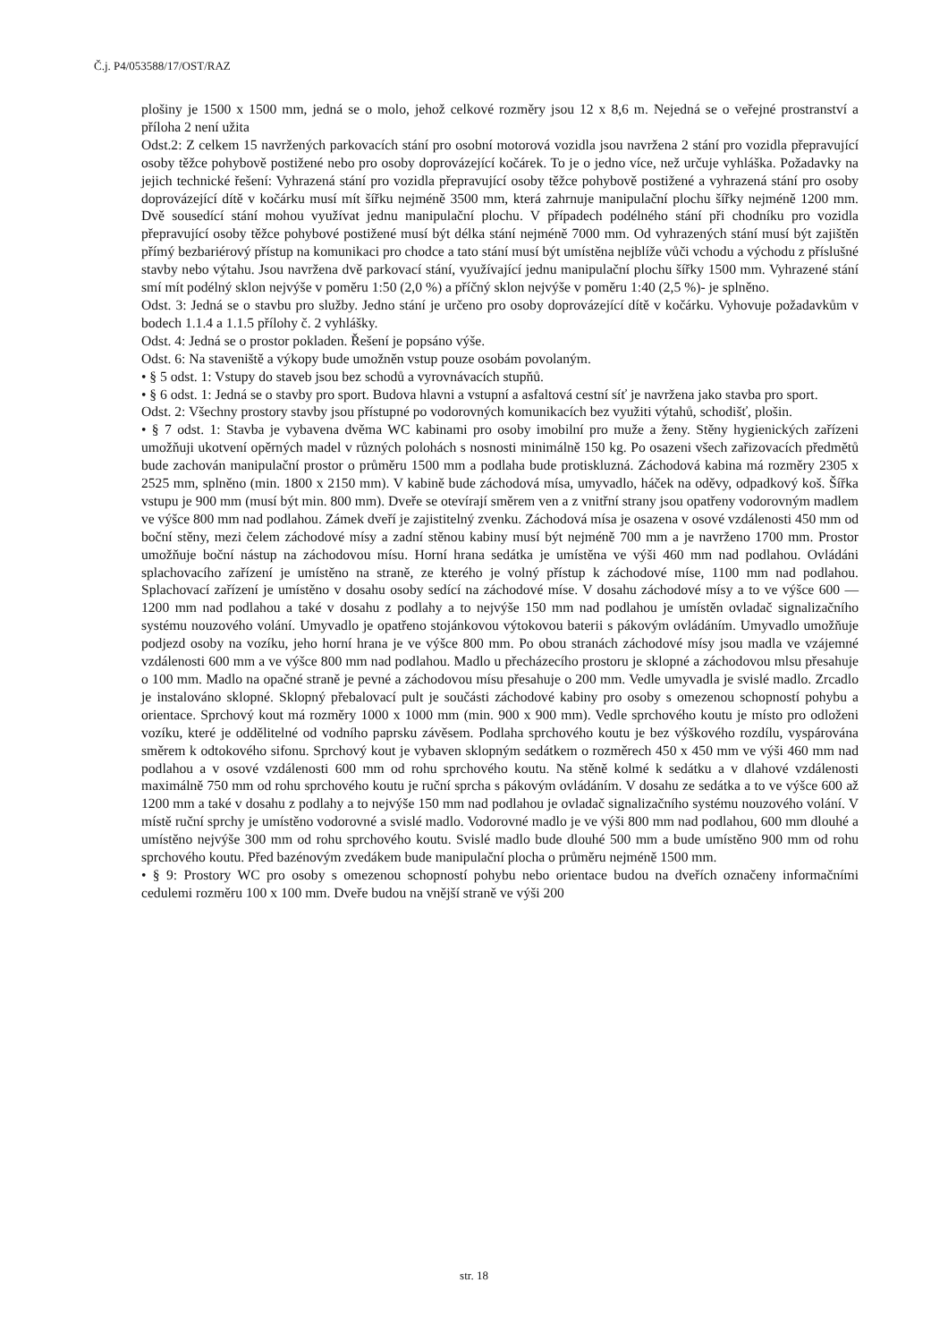Č.j. P4/053588/17/OST/RAZ
plošiny je 1500 x 1500 mm, jedná se o molo, jehož celkové rozměry jsou 12 x 8,6 m. Nejedná se o veřejné prostranství a příloha 2 není užita
Odst.2: Z celkem 15 navržených parkovacích stání pro osobní motorová vozidla jsou navržena 2 stání pro vozidla přepravující osoby těžce pohybově postižené nebo pro osoby doprovázející kočárek. To je o jedno více, než určuje vyhláška. Požadavky na jejich technické řešení: Vyhrazená stání pro vozidla přepravující osoby těžce pohybově postižené a vyhrazená stání pro osoby doprovázející dítě v kočárku musí mít šířku nejméně 3500 mm, která zahrnuje manipulační plochu šířky nejméně 1200 mm. Dvě sousedící stání mohou využívat jednu manipulační plochu. V případech podélného stání při chodníku pro vozidla přepravující osoby těžce pohybové postižené musí být délka stání nejméně 7000 mm. Od vyhrazených stání musí být zajištěn přímý bezbariérový přístup na komunikaci pro chodce a tato stání musí být umístěna nejblíže vůči vchodu a východu z příslušné stavby nebo výtahu. Jsou navržena dvě parkovací stání, využívající jednu manipulační plochu šířky 1500 mm. Vyhrazené stání smí mít podélný sklon nejvýše v poměru 1:50 (2,0 %) a příčný sklon nejvýše v poměru 1:40 (2,5 %)- je splněno.
Odst. 3: Jedná se o stavbu pro služby. Jedno stání je určeno pro osoby doprovázející dítě v kočárku. Vyhovuje požadavkům v bodech 1.1.4 a 1.1.5 přílohy č. 2 vyhlášky.
Odst. 4: Jedná se o prostor pokladen. Řešení je popsáno výše.
Odst. 6: Na staveniště a výkopy bude umožněn vstup pouze osobám povolaným.
• § 5 odst. 1: Vstupy do staveb jsou bez schodů a vyrovnávacích stupňů.
• § 6 odst. 1: Jedná se o stavby pro sport. Budova hlavni a vstupní a asfaltová cestní síť je navržena jako stavba pro sport.
Odst. 2: Všechny prostory stavby jsou přístupné po vodorovných komunikacích bez využiti výtahů, schodišť, plošin.
• § 7 odst. 1: Stavba je vybavena dvěma WC kabinami pro osoby imobilní pro muže a ženy. Stěny hygienických zařízeni umožňuji ukotvení opěrných madel v různých polohách s nosnosti minimálně 150 kg. Po osazeni všech zařizovacích předmětů bude zachován manipulační prostor o průměru 1500 mm a podlaha bude protiskluzná. Záchodová kabina má rozměry 2305 x 2525 mm, splněno (min. 1800 x 2150 mm). V kabině bude záchodová mísa, umyvadlo, háček na oděvy, odpadkový koš. Šířka vstupu je 900 mm (musí být min. 800 mm). Dveře se otevírají směrem ven a z vnitřní strany jsou opatřeny vodorovným madlem ve výšce 800 mm nad podlahou. Zámek dveří je zajistitelný zvenku. Záchodová mísa je osazena v osové vzdálenosti 450 mm od boční stěny, mezi čelem záchodové mísy a zadní stěnou kabiny musí být nejméně 700 mm a je navrženo 1700 mm. Prostor umožňuje boční nástup na záchodovou mísu. Horní hrana sedátka je umístěna ve výši 460 mm nad podlahou. Ovládáni splachovacího zařízení je umístěno na straně, ze kterého je volný přístup k záchodové míse, 1100 mm nad podlahou. Splachovací zařízení je umístěno v dosahu osoby sedící na záchodové míse. V dosahu záchodové mísy a to ve výšce 600 — 1200 mm nad podlahou a také v dosahu z podlahy a to nejvýše 150 mm nad podlahou je umístěn ovladač signalizačního systému nouzového volání. Umyvadlo je opatřeno stojánkovou výtokovou baterii s pákovým ovládáním. Umyvadlo umožňuje podjezd osoby na vozíku, jeho horní hrana je ve výšce 800 mm. Po obou stranách záchodové mísy jsou madla ve vzájemné vzdálenosti 600 mm a ve výšce 800 mm nad podlahou. Madlo u přecházecího prostoru je sklopné a záchodovou mlsu přesahuje o 100 mm. Madlo na opačné straně je pevné a záchodovou mísu přesahuje o 200 mm. Vedle umyvadla je svislé madlo. Zrcadlo je instalováno sklopné. Sklopný přebalovací pult je součásti záchodové kabiny pro osoby s omezenou schopností pohybu a orientace. Sprchový kout má rozměry 1000 x 1000 mm (min. 900 x 900 mm). Vedle sprchového koutu je místo pro odloženi vozíku, které je oddělitelné od vodního paprsku závěsem. Podlaha sprchového koutu je bez výškového rozdílu, vyspárována směrem k odtokového sifonu. Sprchový kout je vybaven sklopným sedátkem o rozměrech 450 x 450 mm ve výši 460 mm nad podlahou a v osové vzdálenosti 600 mm od rohu sprchového koutu. Na stěně kolmé k sedátku a v dlahové vzdálenosti maximálně 750 mm od rohu sprchového koutu je ruční sprcha s pákovým ovládáním. V dosahu ze sedátka a to ve výšce 600 až 1200 mm a také v dosahu z podlahy a to nejvýše 150 mm nad podlahou je ovladač signalizačního systému nouzového volání. V místě ruční sprchy je umístěno vodorovné a svislé madlo. Vodorovné madlo je ve výši 800 mm nad podlahou, 600 mm dlouhé a umístěno nejvýše 300 mm od rohu sprchového koutu. Svislé madlo bude dlouhé 500 mm a bude umístěno 900 mm od rohu sprchového koutu. Před bazénovým zvedákem bude manipulační plocha o průměru nejméně 1500 mm.
• § 9: Prostory WC pro osoby s omezenou schopností pohybu nebo orientace budou na dveřích označeny informačními cedulemi rozměru 100 x 100 mm. Dveře budou na vnější straně ve výši 200
str. 18